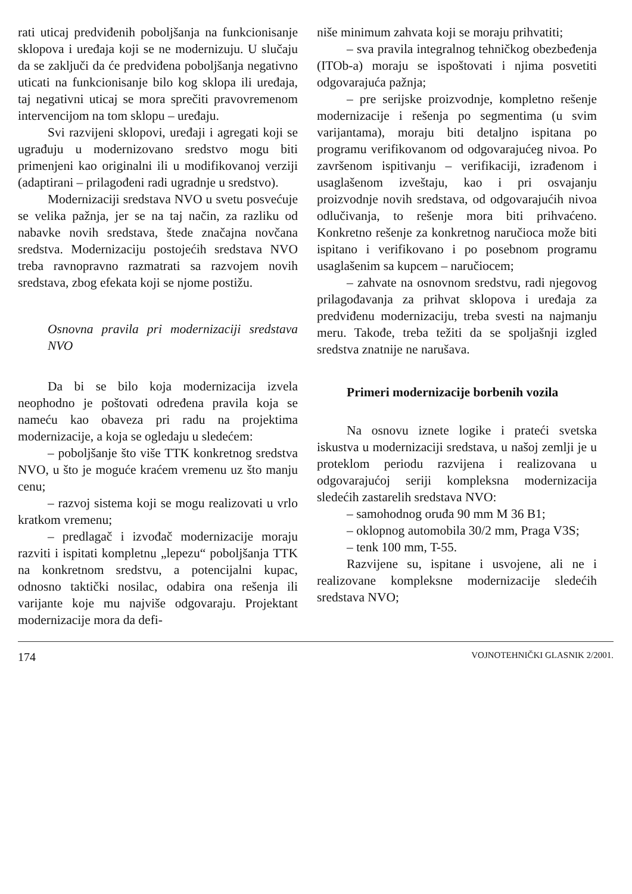rati uticaj predviđenih poboljšanja na funkcionisanje sklopova i uređaja koji se ne modernizuju. U slučaju da se zaključi da će predviđena poboljšanja negativno uticati na funkcionisanje bilo kog sklopa ili uređaja, taj negativni uticaj se mora sprečiti pravovremenom intervencijom na tom sklopu – uređaju.
Svi razvijeni sklopovi, uređaji i agregati koji se ugrađuju u modernizovano sredstvo mogu biti primenjeni kao originalni ili u modifikovanoj verziji (adaptirani – prilagođeni radi ugradnje u sredstvo).
Modernizaciji sredstava NVO u svetu posvećuje se velika pažnja, jer se na taj način, za razliku od nabavke novih sredstava, štede značajna novčana sredstva. Modernizaciju postojećih sredstava NVO treba ravnopravno razmatrati sa razvojem novih sredstava, zbog efekata koji se njome postižu.
Osnovna pravila pri modernizaciji sredstava NVO
Da bi se bilo koja modernizacija izvela neophodno je poštovati određena pravila koja se nameću kao obaveza pri radu na projektima modernizacije, a koja se ogledaju u sledećem:
– poboljšanje što više TTK konkretnog sredstva NVO, u što je moguće kraćem vremenu uz što manju cenu;
– razvoj sistema koji se mogu realizovati u vrlo kratkom vremenu;
– predlagač i izvođač modernizacije moraju razviti i ispitati kompletnu „lepezu“ poboljšanja TTK na konkretnom sredstvu, a potencijalni kupac, odnosno taktički nosilac, odabira ona rešenja ili varijante koje mu najviše odgovaraju. Projektant modernizacije mora da defi-
niše minimum zahvata koji se moraju prihvatiti;
– sva pravila integralnog tehničkog obezbeđenja (ITOb-a) moraju se ispoštovati i njima posvetiti odgovarajuća pažnja;
– pre serijske proizvodnje, kompletno rešenje modernizacije i rešenja po segmentima (u svim varijantama), moraju biti detaljno ispitana po programu verifikovanom od odgovarajućeg nivoa. Po završenom ispitivanju – verifikaciji, izrađenom i usaglašenom izveštaju, kao i pri osvajanju proizvodnje novih sredstava, od odgovarajućih nivoa odlučivanja, to rešenje mora biti prihvaćeno. Konkretno rešenje za konkretnog naručioca može biti ispitano i verifikovano i po posebnom programu usaglašenim sa kupcem – naručiocem;
– zahvate na osnovnom sredstvu, radi njegovog prilagođavanja za prihvat sklopova i uređaja za predviđenu modernizaciju, treba svesti na najmanju meru. Takođe, treba težiti da se spoljašnji izgled sredstva znatnije ne narušava.
Primeri modernizacije borbenih vozila
Na osnovu iznete logike i prateći svetska iskustva u modernizaciji sredstava, u našoj zemlji je u proteklom periodu razvijena i realizovana u odgovarajućoj seriji kompleksna modernizacija sledećih zastarelih sredstava NVO:
– samohodnog oruđa 90 mm M 36 B1;
– oklopnog automobila 30/2 mm, Praga V3S;
– tenk 100 mm, T-55.
Razvijene su, ispitane i usvojene, ali ne i realizovane kompleksne modernizacije sledećih sredstava NVO;
174 VOJNOTEHNIČKI GLASNIK 2/2001.